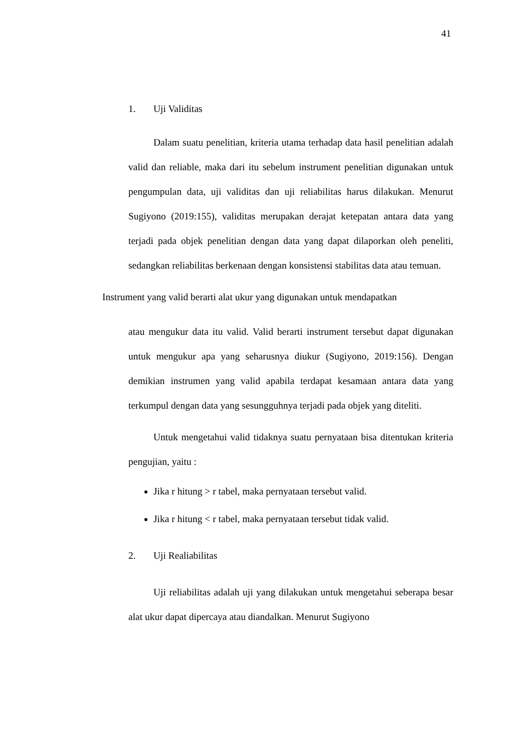41
1. Uji Validitas
Dalam suatu penelitian, kriteria utama terhadap data hasil penelitian adalah valid dan reliable, maka dari itu sebelum instrument penelitian digunakan untuk pengumpulan data, uji validitas dan uji reliabilitas harus dilakukan. Menurut Sugiyono (2019:155), validitas merupakan derajat ketepatan antara data yang terjadi pada objek penelitian dengan data yang dapat dilaporkan oleh peneliti, sedangkan reliabilitas berkenaan dengan konsistensi stabilitas data atau temuan.
Instrument yang valid berarti alat ukur yang digunakan untuk mendapatkan
atau mengukur data itu valid. Valid berarti instrument tersebut dapat digunakan untuk mengukur apa yang seharusnya diukur (Sugiyono, 2019:156). Dengan demikian instrumen yang valid apabila terdapat kesamaan antara data yang terkumpul dengan data yang sesungguhnya terjadi pada objek yang diteliti.
Untuk mengetahui valid tidaknya suatu pernyataan bisa ditentukan kriteria pengujian, yaitu :
Jika r hitung > r tabel, maka pernyataan tersebut valid.
Jika r hitung < r tabel, maka pernyataan tersebut tidak valid.
2. Uji Realiabilitas
Uji reliabilitas adalah uji yang dilakukan untuk mengetahui seberapa besar alat ukur dapat dipercaya atau diandalkan. Menurut Sugiyono